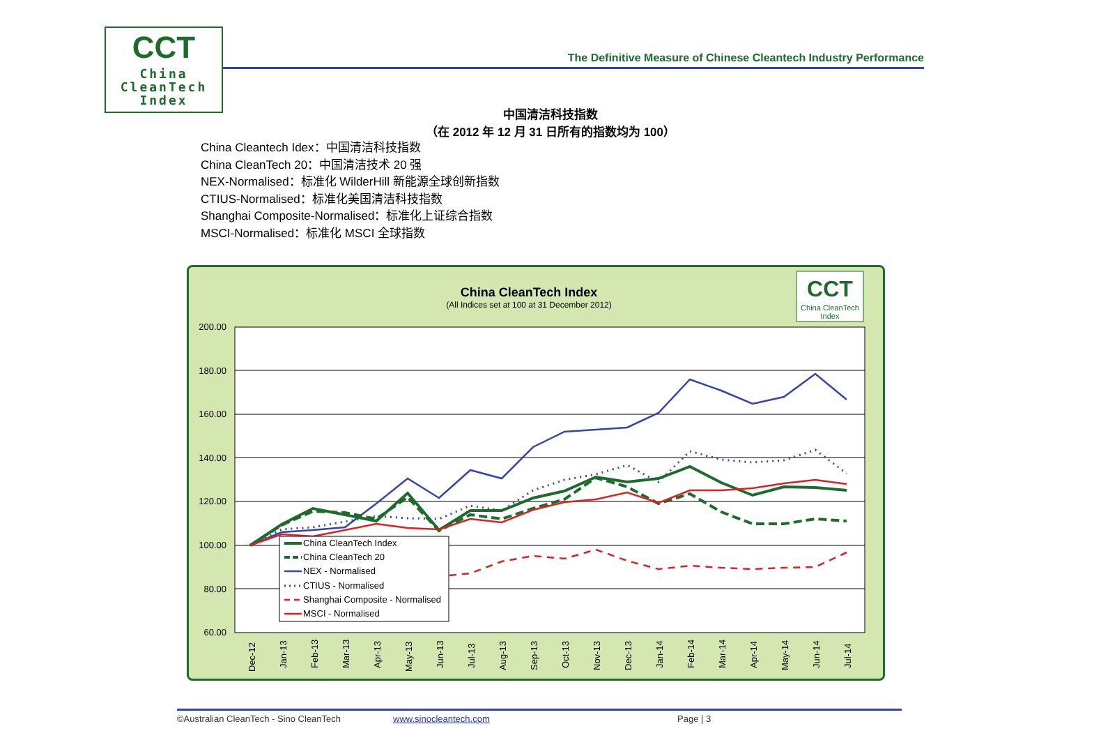CCT
China
CleanTech
Index
The Definitive Measure of Chinese Cleantech Industry Performance
中国清洁科技指数
（在 2012 年 12 月 31 日所有的指数均为 100）
China Cleantech Idex：中国清洁科技指数
China CleanTech 20：中国清洁技术 20 强
NEX-Normalised：标准化 WilderHill 新能源全球创新指数
CTIUS-Normalised：标准化美国清洁科技指数
Shanghai Composite-Normalised：标准化上证综合指数
MSCI-Normalised：标准化 MSCI 全球指数
China CleanTech Index
(All Indices set at 100 at 31 December 2012)
CCT
China CleanTech
Index
200.00
180.00
160.00
140.00
120.00
100.00
80.00
60.00
Dec-12
Jan-13
Feb-13
Mar-13
Apr-13
May-13
Jun-13
Jul-13
Aug-13
Sep-13
Oct-13
Nov-13
Dec-13
Jan-14
Feb-14
Mar-14
Apr-14
May-14
Jun-14
Jul-14
China CleanTech Index
China CleanTech 20
NEX - Normalised
CTIUS - Normalised
Shanghai Composite - Normalised
MSCI - Normalised
©Australian CleanTech - Sino CleanTech www.sinocleantech.com Page | 3